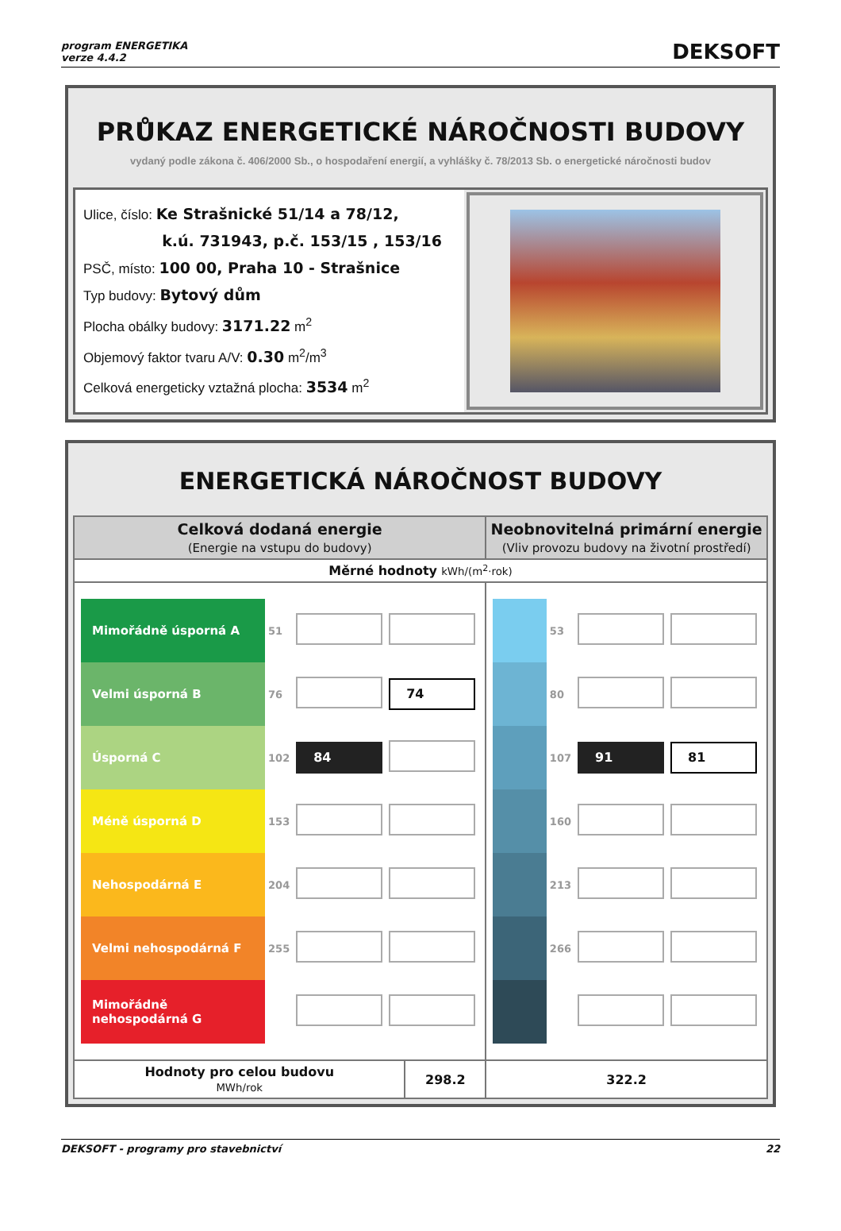program ENERGETIKA
verze 4.4.2
DEKSOFT
PRŮKAZ ENERGETICKÉ NÁROČNOSTI BUDOVY
vydaný podle zákona č. 406/2000 Sb., o hospodaření energií, a vyhlášky č. 78/2013 Sb. o energetické náročnosti budov
Ulice, číslo: Ke Strašnické 51/14 a 78/12,
k.ú. 731943, p.č. 153/15 , 153/16
PSČ, místo: 100 00, Praha 10 - Strašnice
Typ budovy: Bytový dům
Plocha obálky budovy: 3171.22 m<sup>2</sup>
Objemový faktor tvaru A/V: 0.30 m<sup>2</sup>/m<sup>3</sup>
Celková energeticky vztažná plocha: 3534 m<sup>2</sup>
ENERGETICKÁ NÁROČNOST BUDOVY
| Celková dodaná energie (Energie na vstupu do budovy) | | Neobnovitelná primární energie (Vliv provozu budovy na životní prostředí) |
| --- | --- | --- |
| Měrné hodnoty kWh/(m<sup>2</sup>·rok) | | |
| / Mimořádně úsporná A / 51 / / / / Velmi úsporná B / 76 / / 74 / / Úsporná C / 102 / 84 / / / Méně úsporná D / 153 / / / / Nehospodárná E / 204 / / / / Velmi nehospodárná F / 255 / / / / Mimořádně nehospodárná G / / / / | | / / 53 / / / / / 80 / / / / / 107 / 91 / 81 / / / 160 / / / / / 213 / / / / / 266 / / / |
| Hodnoty pro celou budovu MWh/rok | 298.2 | 322.2 |
DEKSOFT - programy pro stavebnictví 22